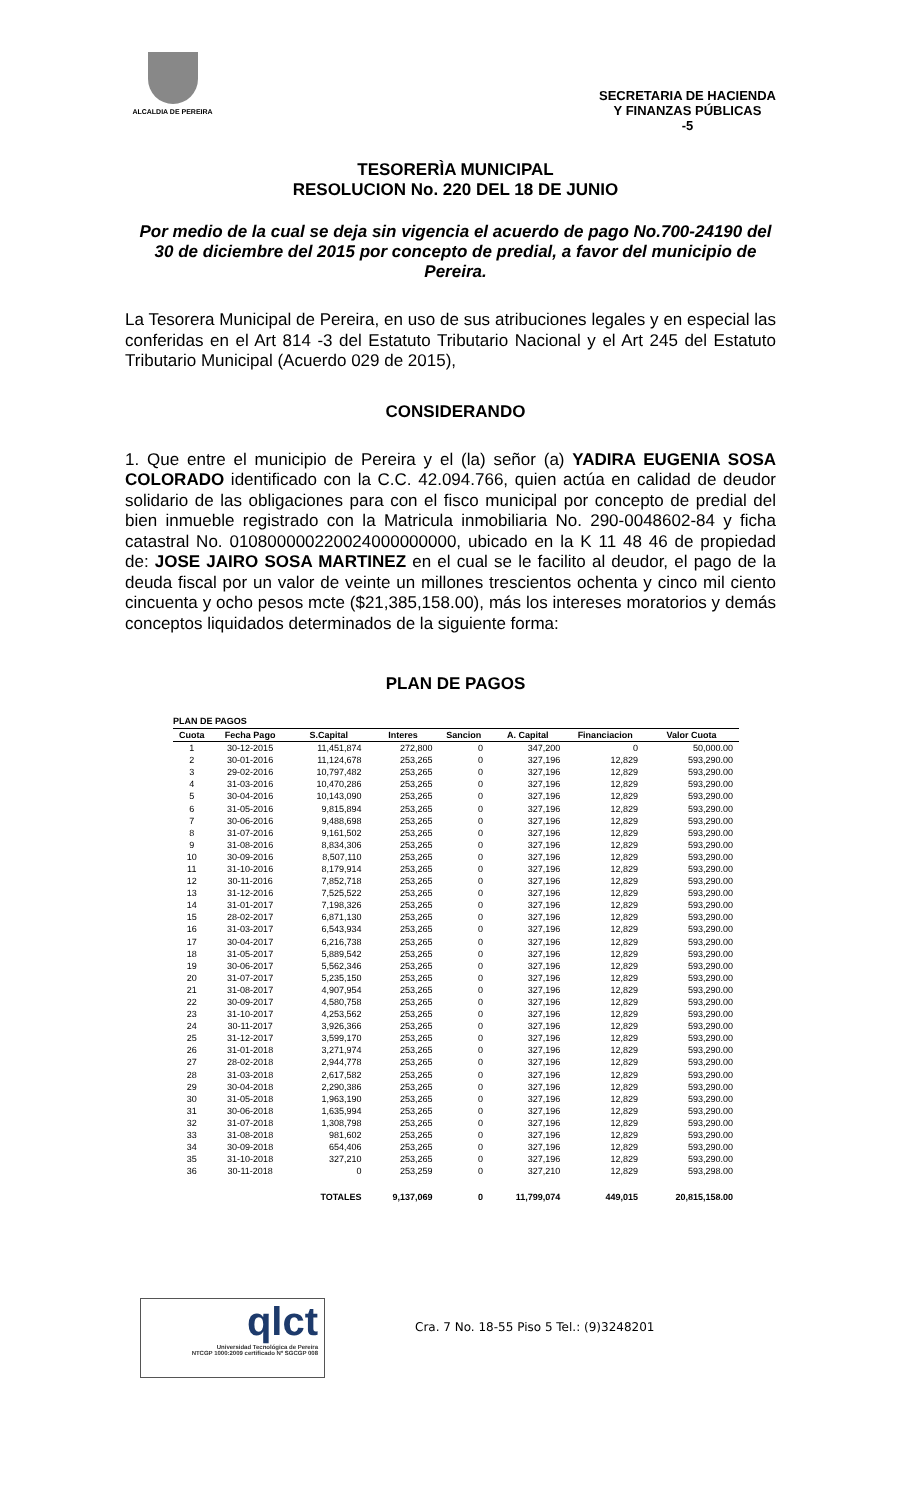ALCALDIA DE PEREIRA
SECRETARIA DE HACIENDA
Y FINANZAS PÚBLICAS
-5
TESORERÌA MUNICIPAL
RESOLUCION No. 220 DEL 18 DE JUNIO
Por medio de la cual se deja sin vigencia el acuerdo de pago No.700-24190 del 30 de diciembre del 2015 por concepto de predial, a favor del municipio de Pereira.
La Tesorera Municipal de Pereira, en uso de sus atribuciones legales y en especial las conferidas en el Art 814 -3 del Estatuto Tributario Nacional y el Art 245 del Estatuto Tributario Municipal (Acuerdo 029 de 2015),
CONSIDERANDO
1. Que entre el municipio de Pereira y el (la) señor (a) YADIRA EUGENIA SOSA COLORADO identificado con la C.C. 42.094.766, quien actúa en calidad de deudor solidario de las obligaciones para con el fisco municipal por concepto de predial del bien inmueble registrado con la Matricula inmobiliaria No. 290-0048602-84 y ficha catastral No. 010800000220024000000000, ubicado en la K 11 48 46 de propiedad de: JOSE JAIRO SOSA MARTINEZ en el cual se le facilito al deudor, el pago de la deuda fiscal por un valor de veinte un millones trescientos ochenta y cinco mil ciento cincuenta y ocho pesos mcte ($21,385,158.00), más los intereses moratorios y demás conceptos liquidados determinados de la siguiente forma:
PLAN DE PAGOS
PLAN DE PAGOS
| Cuota | Fecha Pago | S.Capital | Interes | Sancion | A. Capital | Financiacion | Valor Cuota |
| --- | --- | --- | --- | --- | --- | --- | --- |
| 1 | 30-12-2015 | 11,451,874 | 272,800 | 0 | 347,200 | 0 | 50,000.00 |
| 2 | 30-01-2016 | 11,124,678 | 253,265 | 0 | 327,196 | 12,829 | 593,290.00 |
| 3 | 29-02-2016 | 10,797,482 | 253,265 | 0 | 327,196 | 12,829 | 593,290.00 |
| 4 | 31-03-2016 | 10,470,286 | 253,265 | 0 | 327,196 | 12,829 | 593,290.00 |
| 5 | 30-04-2016 | 10,143,090 | 253,265 | 0 | 327,196 | 12,829 | 593,290.00 |
| 6 | 31-05-2016 | 9,815,894 | 253,265 | 0 | 327,196 | 12,829 | 593,290.00 |
| 7 | 30-06-2016 | 9,488,698 | 253,265 | 0 | 327,196 | 12,829 | 593,290.00 |
| 8 | 31-07-2016 | 9,161,502 | 253,265 | 0 | 327,196 | 12,829 | 593,290.00 |
| 9 | 31-08-2016 | 8,834,306 | 253,265 | 0 | 327,196 | 12,829 | 593,290.00 |
| 10 | 30-09-2016 | 8,507,110 | 253,265 | 0 | 327,196 | 12,829 | 593,290.00 |
| 11 | 31-10-2016 | 8,179,914 | 253,265 | 0 | 327,196 | 12,829 | 593,290.00 |
| 12 | 30-11-2016 | 7,852,718 | 253,265 | 0 | 327,196 | 12,829 | 593,290.00 |
| 13 | 31-12-2016 | 7,525,522 | 253,265 | 0 | 327,196 | 12,829 | 593,290.00 |
| 14 | 31-01-2017 | 7,198,326 | 253,265 | 0 | 327,196 | 12,829 | 593,290.00 |
| 15 | 28-02-2017 | 6,871,130 | 253,265 | 0 | 327,196 | 12,829 | 593,290.00 |
| 16 | 31-03-2017 | 6,543,934 | 253,265 | 0 | 327,196 | 12,829 | 593,290.00 |
| 17 | 30-04-2017 | 6,216,738 | 253,265 | 0 | 327,196 | 12,829 | 593,290.00 |
| 18 | 31-05-2017 | 5,889,542 | 253,265 | 0 | 327,196 | 12,829 | 593,290.00 |
| 19 | 30-06-2017 | 5,562,346 | 253,265 | 0 | 327,196 | 12,829 | 593,290.00 |
| 20 | 31-07-2017 | 5,235,150 | 253,265 | 0 | 327,196 | 12,829 | 593,290.00 |
| 21 | 31-08-2017 | 4,907,954 | 253,265 | 0 | 327,196 | 12,829 | 593,290.00 |
| 22 | 30-09-2017 | 4,580,758 | 253,265 | 0 | 327,196 | 12,829 | 593,290.00 |
| 23 | 31-10-2017 | 4,253,562 | 253,265 | 0 | 327,196 | 12,829 | 593,290.00 |
| 24 | 30-11-2017 | 3,926,366 | 253,265 | 0 | 327,196 | 12,829 | 593,290.00 |
| 25 | 31-12-2017 | 3,599,170 | 253,265 | 0 | 327,196 | 12,829 | 593,290.00 |
| 26 | 31-01-2018 | 3,271,974 | 253,265 | 0 | 327,196 | 12,829 | 593,290.00 |
| 27 | 28-02-2018 | 2,944,778 | 253,265 | 0 | 327,196 | 12,829 | 593,290.00 |
| 28 | 31-03-2018 | 2,617,582 | 253,265 | 0 | 327,196 | 12,829 | 593,290.00 |
| 29 | 30-04-2018 | 2,290,386 | 253,265 | 0 | 327,196 | 12,829 | 593,290.00 |
| 30 | 31-05-2018 | 1,963,190 | 253,265 | 0 | 327,196 | 12,829 | 593,290.00 |
| 31 | 30-06-2018 | 1,635,994 | 253,265 | 0 | 327,196 | 12,829 | 593,290.00 |
| 32 | 31-07-2018 | 1,308,798 | 253,265 | 0 | 327,196 | 12,829 | 593,290.00 |
| 33 | 31-08-2018 | 981,602 | 253,265 | 0 | 327,196 | 12,829 | 593,290.00 |
| 34 | 30-09-2018 | 654,406 | 253,265 | 0 | 327,196 | 12,829 | 593,290.00 |
| 35 | 31-10-2018 | 327,210 | 253,265 | 0 | 327,196 | 12,829 | 593,290.00 |
| 36 | 30-11-2018 | 0 | 253,259 | 0 | 327,210 | 12,829 | 593,298.00 |
| | | TOTALES | 9,137,069 | 0 | 11,799,074 | 449,015 | 20,815,158.00 |
qlct
Universidad Tecnológica de Pereira
NTCGP 1000:2009 certificado Nº SGCGP 008
Cra. 7 No. 18-55 Piso 5 Tel.: (9)3248201